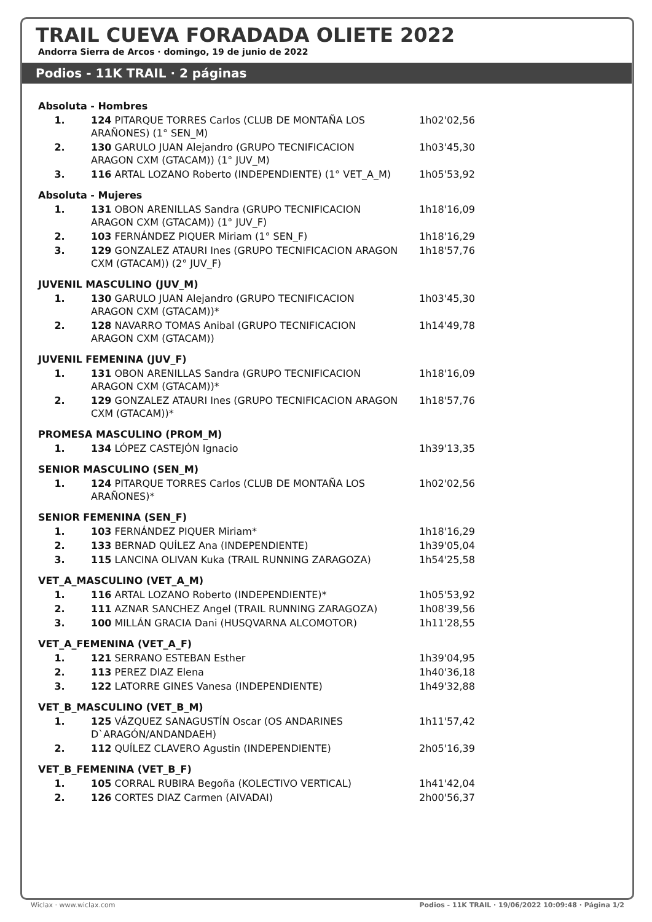TRAIL CUEVA FORADADA OLIETE 2022
Andorra Sierra de Arcos · domingo, 19 de junio de 2022
Podios - 11K TRAIL · 2 páginas
| Absoluta - Hombres | | |
| 1. | 124 PITARQUE TORRES Carlos (CLUB DE MONTAÑA LOS ARAÑONES) (1° SEN_M) | 1h02'02,56 |
| 2. | 130 GARULO JUAN Alejandro (GRUPO TECNIFICACION ARAGON CXM (GTACAM)) (1° JUV_M) | 1h03'45,30 |
| 3. | 116 ARTAL LOZANO Roberto (INDEPENDIENTE) (1° VET_A_M) | 1h05'53,92 |
| Absoluta - Mujeres | | |
| 1. | 131 OBON ARENILLAS Sandra (GRUPO TECNIFICACION ARAGON CXM (GTACAM)) (1° JUV_F) | 1h18'16,09 |
| 2. | 103 FERNÁNDEZ PIQUER Miriam (1° SEN_F) | 1h18'16,29 |
| 3. | 129 GONZALEZ ATAURI Ines (GRUPO TECNIFICACION ARAGON CXM (GTACAM)) (2° JUV_F) | 1h18'57,76 |
| JUVENIL MASCULINO (JUV_M) | | |
| 1. | 130 GARULO JUAN Alejandro (GRUPO TECNIFICACION ARAGON CXM (GTACAM))* | 1h03'45,30 |
| 2. | 128 NAVARRO TOMAS Anibal (GRUPO TECNIFICACION ARAGON CXM (GTACAM)) | 1h14'49,78 |
| JUVENIL FEMENINA (JUV_F) | | |
| 1. | 131 OBON ARENILLAS Sandra (GRUPO TECNIFICACION ARAGON CXM (GTACAM))* | 1h18'16,09 |
| 2. | 129 GONZALEZ ATAURI Ines (GRUPO TECNIFICACION ARAGON CXM (GTACAM))* | 1h18'57,76 |
| PROMESA MASCULINO (PROM_M) | | |
| 1. | 134 LÓPEZ CASTEJÓN Ignacio | 1h39'13,35 |
| SENIOR MASCULINO (SEN_M) | | |
| 1. | 124 PITARQUE TORRES Carlos (CLUB DE MONTAÑA LOS ARAÑONES)* | 1h02'02,56 |
| SENIOR FEMENINA (SEN_F) | | |
| 1. | 103 FERNÁNDEZ PIQUER Miriam* | 1h18'16,29 |
| 2. | 133 BERNAD QUÍLEZ Ana (INDEPENDIENTE) | 1h39'05,04 |
| 3. | 115 LANCINA OLIVAN Kuka (TRAIL RUNNING ZARAGOZA) | 1h54'25,58 |
| VET_A_MASCULINO (VET_A_M) | | |
| 1. | 116 ARTAL LOZANO Roberto (INDEPENDIENTE)* | 1h05'53,92 |
| 2. | 111 AZNAR SANCHEZ Angel (TRAIL RUNNING ZARAGOZA) | 1h08'39,56 |
| 3. | 100 MILLÁN GRACIA Dani (HUSQVARNA ALCOMOTOR) | 1h11'28,55 |
| VET_A_FEMENINA (VET_A_F) | | |
| 1. | 121 SERRANO ESTEBAN Esther | 1h39'04,95 |
| 2. | 113 PEREZ DIAZ Elena | 1h40'36,18 |
| 3. | 122 LATORRE GINES Vanesa (INDEPENDIENTE) | 1h49'32,88 |
| VET_B_MASCULINO (VET_B_M) | | |
| 1. | 125 VÁZQUEZ SANAGUSTÍN Oscar (OS ANDARINES D`ARAGÓN/ANDANDAEH) | 1h11'57,42 |
| 2. | 112 QUÍLEZ CLAVERO Agustin (INDEPENDIENTE) | 2h05'16,39 |
| VET_B_FEMENINA (VET_B_F) | | |
| 1. | 105 CORRAL RUBIRA Begoña (KOLECTIVO VERTICAL) | 1h41'42,04 |
| 2. | 126 CORTES DIAZ Carmen (AIVADAI) | 2h00'56,37 |
Wiclax · www.wiclax.com Podios - 11K TRAIL · 19/06/2022 10:09:48 · Página 1/2